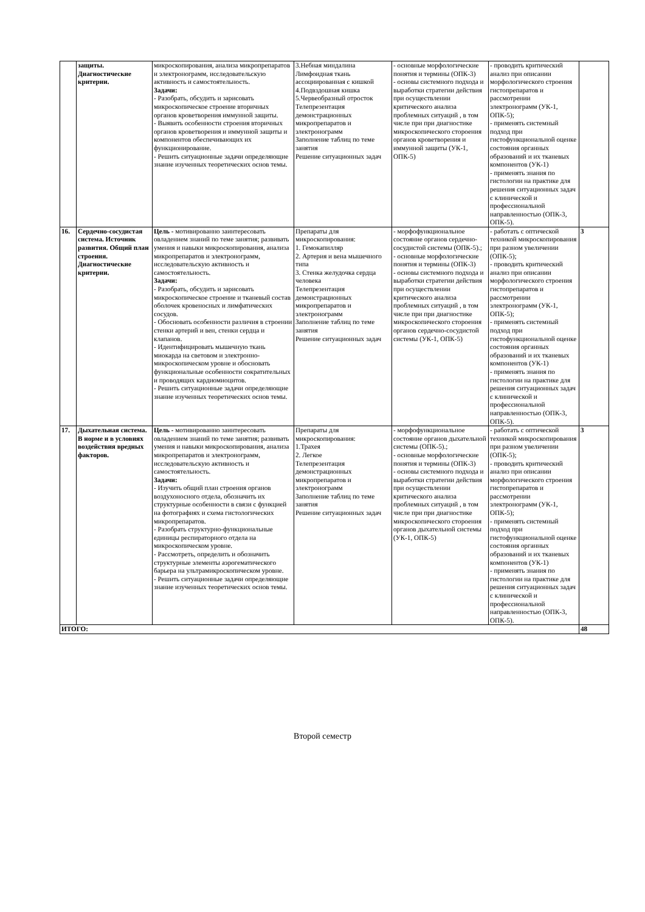| | защиты. Диагностические критерии. | микроскопирования, анализа микропрепаратов и электронограмм, исследовательскую активность и самостоятельность. Задачи: - Разобрать, обсудить и зарисовать микроскопическое строение вторичных органов кроветворения иммунной защиты. - Выявить особенности строения вторичных органов кроветворения и иммунной защиты и компонентов обеспечивающих их функционирование. - Решить ситуационные задачи определяющие знание изученных теоретических основ темы. | 3.Небная миндалина Лимфоидная ткань ассоциированная с кишкой 4.Подвздошная кишка 5.Червеобразный отросток Телепрезентация демонстрационных микропрепаратов и электронограмм Заполнение таблиц по теме занятия Решение ситуационных задач | - основные морфологические понятия и термины (ОПК-3) - основы системного подхода и выработки стратегии действия при осуществлении критического анализа проблемных ситуаций , в том числе при при диагностике микроскопического стороения органов кроветворения и иммунной защиты (УК-1, ОПК-5) | - проводить критический анализ при описании морфологического строения гистопрепаратов и рассмотрении электронограмм (УК-1, ОПК-5); - применять системный подход при гистофункциональной оценке состояния органных образований и их тканевых компонентов (УК-1) - применять знания по гистологии на практике для решения ситуационных задач с клинической и профессиональной направленностью (ОПК-3, ОПК-5). | |
| 16. | Сердечно-сосудистая система. Источник развития. Общий план строения. Диагностические критерии. | Цель - мотивированно заинтересовать овладением знаний по теме занятия; развивать умения и навыки микроскопирования, анализа микропрепаратов и электронограмм, исследовательскую активность и самостоятельность. Задачи: - Разобрать, обсудить и зарисовать микроскопическое строение и тканевый состав оболочек кровеносных и лимфатических сосудов. - Обосновать особенности различия в строении стенки артерий и вен, стенки сердца и клапанов. - Идентифицировать мышечную ткань миокарда на световом и электронно-микроскопическом уровне и обосновать функциональные особенности сократительных и проводящих кардиомиоцитов. - Решить ситуационные задачи определяющие знание изученных теоретических основ темы. | Препараты для микроскопирования: 1. Гемокапилляр 2. Артерия и вена мышечного типа 3. Стенка желудочка сердца человека Телепрезентация демонстрационных микропрепаратов и электронограмм Заполнение таблиц по теме занятия Решение ситуационных задач | - морфофункциональное состояние органов сердечно-сосудистой системы (ОПК-5).; - основные морфологические понятия и термины (ОПК-3) - основы системного подхода и выработки стратегии действия при осуществлении критического анализа проблемных ситуаций , в том числе при при диагностике микроскопического стороения органов сердечно-сосудистой системы (УК-1, ОПК-5) | - работать с оптической техникой микроскопирования при разном увеличении (ОПК-5); - проводить критический анализ при описании морфологического строения гистопрепаратов и рассмотрении электронограмм (УК-1, ОПК-5); - применять системный подход при гистофункциональной оценке состояния органных образований и их тканевых компонентов (УК-1) - применять знания по гистологии на практике для решения ситуационных задач с клинической и профессиональной направленностью (ОПК-3, ОПК-5). | 3 |
| 17. | Дыхательная система. В норме и в условиях воздействия вредных факторов. | Цель - мотивированно заинтересовать овладением знаний по теме занятия; развивать умения и навыки микроскопирования, анализа микропрепаратов и электронограмм, исследовательскую активность и самостоятельность. Задачи: - Изучить общий план строения органов воздухоносного отдела, обозначить их структурные особенности в связи с функцией на фотографиях и схема гистологических микропрепаратов. - Разобрать структурно-функциональные единицы респираторного отдела на микроскопическом уровне. - Рассмотреть, определить и обозначить структурные элементы аэрогематического барьера на ультрамикроскопическом уровне. - Решить ситуационные задачи определяющие знание изученных теоретических основ темы. | Препараты для микроскопирования: 1.Трахея 2. Легкое Телепрезентация демонстрационных микропрепаратов и электронограмм Заполнение таблиц по теме занятия Решение ситуационных задач | - морфофункциональное состояние органов дыхательной системы (ОПК-5).; - основные морфологические понятия и термины (ОПК-3) - основы системного подхода и выработки стратегии действия при осуществлении критического анализа проблемных ситуаций , в том числе при при диагностике микроскопического стороения органов дыхательной системы (УК-1, ОПК-5) | - работать с оптической техникой микроскопирования при разном увеличении (ОПК-5); - проводить критический анализ при описании морфологического строения гистопрепаратов и рассмотрении электронограмм (УК-1, ОПК-5); - применять системный подход при гистофункциональной оценке состояния органных образований и их тканевых компонентов (УК-1) - применять знания по гистологии на практике для решения ситуационных задач с клинической и профессиональной направленностью (ОПК-3, ОПК-5). | 3 |
| ИТОГО: | | | | | | 48 |
Второй семестр